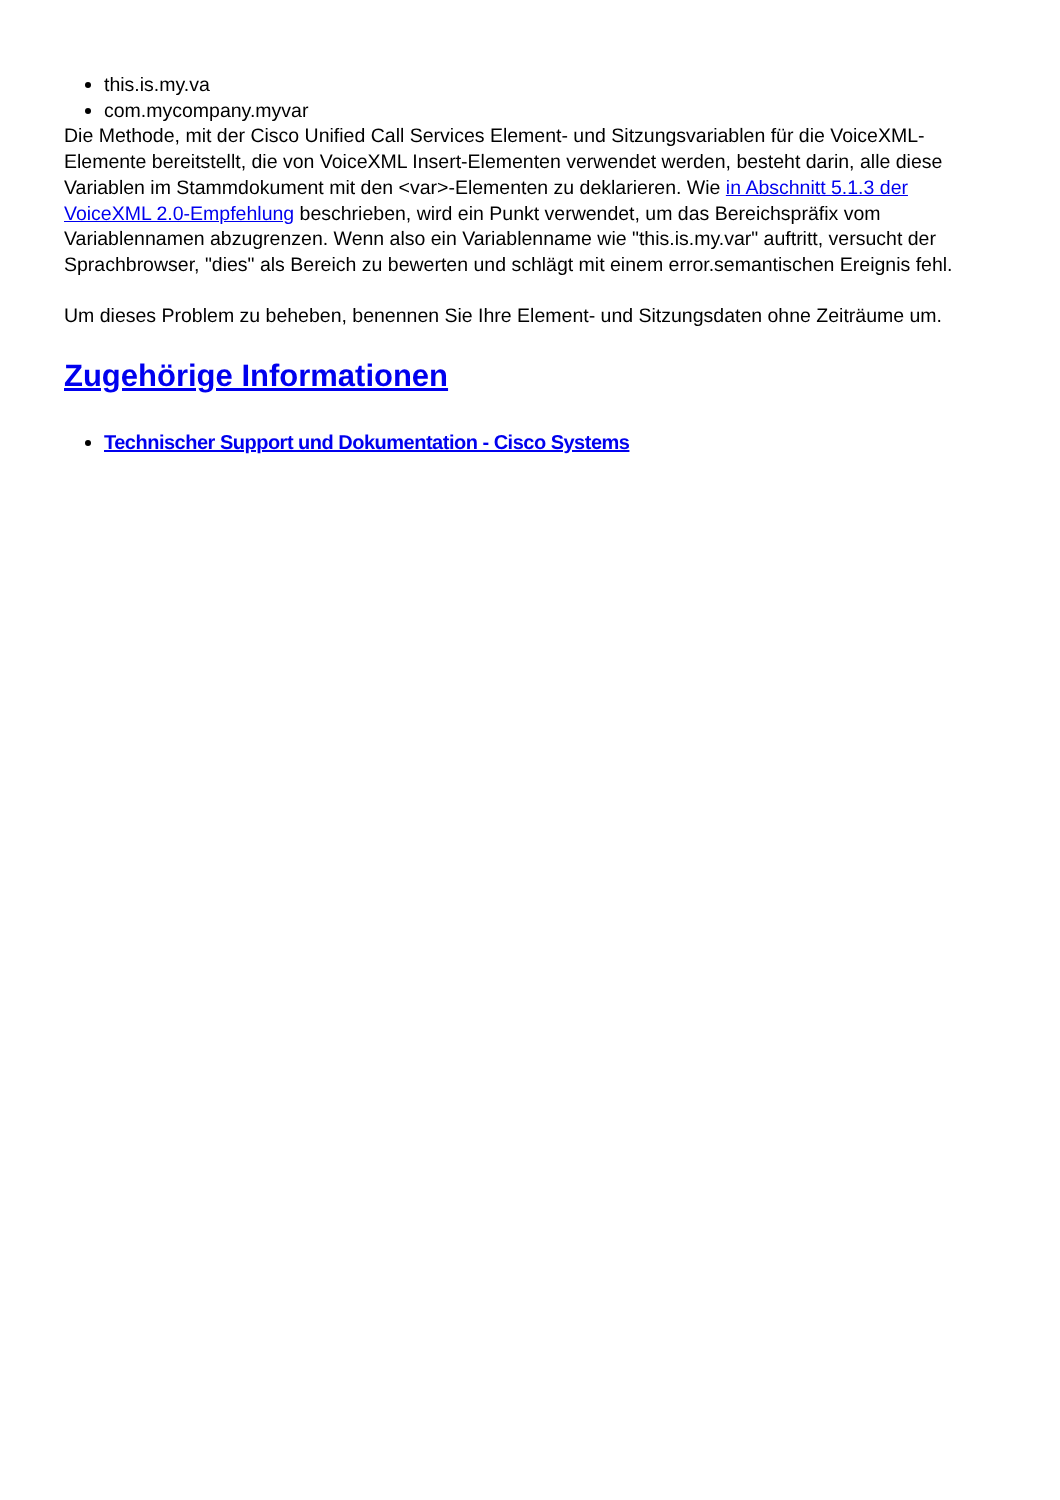this.is.my.va
com.mycompany.myvar
Die Methode, mit der Cisco Unified Call Services Element- und Sitzungsvariablen für die VoiceXML-Elemente bereitstellt, die von VoiceXML Insert-Elementen verwendet werden, besteht darin, alle diese Variablen im Stammdokument mit den <var>-Elementen zu deklarieren. Wie in Abschnitt 5.1.3 der VoiceXML 2.0-Empfehlung beschrieben, wird ein Punkt verwendet, um das Bereichspräfix vom Variablennamen abzugrenzen. Wenn also ein Variablenname wie "this.is.my.var" auftritt, versucht der Sprachbrowser, "dies" als Bereich zu bewerten und schlägt mit einem error.semantischen Ereignis fehl.
Um dieses Problem zu beheben, benennen Sie Ihre Element- und Sitzungsdaten ohne Zeiträume um.
Zugehörige Informationen
Technischer Support und Dokumentation - Cisco Systems